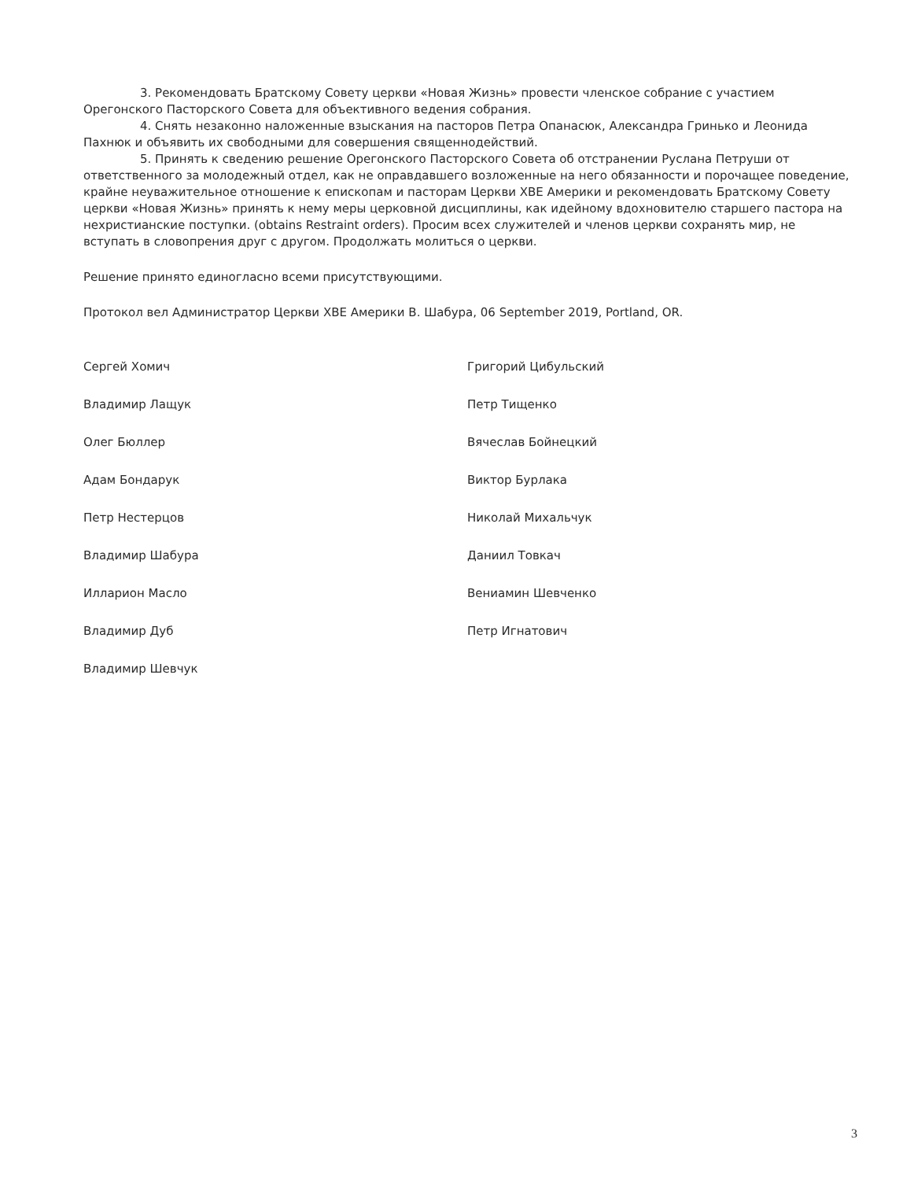3. Рекомендовать Братскому Совету церкви «Новая Жизнь» провести членское собрание с участием Орегонского Пасторского Совета для объективного ведения собрания.
4. Снять незаконно наложенные взыскания на пасторов Петра Опанасюк, Александра Гринько и Леонида Пахнюк и объявить их свободными для совершения священнодействий.
5. Принять к сведению решение Орегонского Пасторского Совета об отстранении Руслана Петруши от ответственного за молодежный отдел, как не оправдавшего возложенные на него обязанности и порочащее поведение, крайне неуважительное отношение к епископам и пасторам Церкви ХВЕ Америки и рекомендовать Братскому Совету церкви «Новая Жизнь» принять к нему меры церковной дисциплины, как идейному вдохновителю старшего пастора на нехристианские поступки. (obtains Restraint orders). Просим всех служителей и членов церкви сохранять мир, не вступать в словопрения друг с другом. Продолжать молиться о церкви.
Решение принято единогласно всеми присутствующими.
Протокол вел Администратор Церкви ХВЕ Америки В. Шабура, 06 September 2019, Portland, OR.
Сергей Хомич
Владимир Лащук
Олег Бюллер
Адам Бондарук
Петр Нестерцов
Владимир Шабура
Илларион Масло
Владимир Дуб
Владимир Шевчук
Григорий Цибульский
Петр Тищенко
Вячеслав Бойнецкий
Виктор Бурлака
Николай Михальчук
Даниил Товкач
Вениамин Шевченко
Петр Игнатович
3